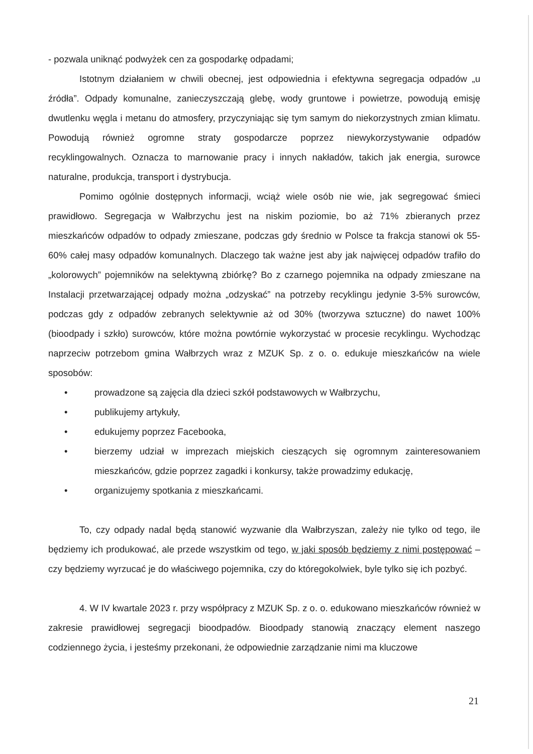- pozwala uniknąć podwyżek cen za gospodarkę odpadami;
Istotnym działaniem w chwili obecnej, jest odpowiednia i efektywna segregacja odpadów „u źródła”. Odpady komunalne, zanieczyszczają glebę, wody gruntowe i powietrze, powodują emisję dwutlenku węgla i metanu do atmosfery, przyczyniając się tym samym do niekorzystnych zmian klimatu. Powodują również ogromne straty gospodarcze poprzez niewykorzystywanie odpadów recyklingowalnych. Oznacza to marnowanie pracy i innych nakładów, takich jak energia, surowce naturalne, produkcja, transport i dystrybucja.
Pomimo ogólnie dostępnych informacji, wciąż wiele osób nie wie, jak segregować śmieci prawidłowo. Segregacja w Wałbrzychu jest na niskim poziomie, bo aż 71% zbieranych przez mieszkańców odpadów to odpady zmieszane, podczas gdy średnio w Polsce ta frakcja stanowi ok 55-60% całej masy odpadów komunalnych. Dlaczego tak ważne jest aby jak najwięcej odpadów trafiło do „kolorowych” pojemników na selektywną zbiórkę? Bo z czarnego pojemnika na odpady zmieszane na Instalacji przetwarzającej odpady można „odzyskać” na potrzeby recyklingu jedynie 3-5% surowców, podczas gdy z odpadów zebranych selektywnie aż od 30% (tworzywa sztuczne) do nawet 100% (bioodpady i szkło) surowców, które można powtórnie wykorzystać w procesie recyklingu. Wychodząc naprzeciw potrzebom gmina Wałbrzych wraz z MZUK Sp. z o. o. edukuje mieszkańców na wiele sposobów:
• prowadzone są zajęcia dla dzieci szkół podstawowych w Wałbrzychu,
• publikujemy artykuły,
• edukujemy poprzez Facebooka,
• bierzemy udział w imprezach miejskich cieszących się ogromnym zainteresowaniem mieszkańców, gdzie poprzez zagadki i konkursy, także prowadzimy edukację,
• organizujemy spotkania z mieszkańcami.
To, czy odpady nadal będą stanowić wyzwanie dla Wałbrzyszan, zależy nie tylko od tego, ile będziemy ich produkować, ale przede wszystkim od tego, w jaki sposób będziemy z nimi postępować – czy będziemy wyrzucać je do właściwego pojemnika, czy do któregokolwiek, byle tylko się ich pozbyć.
4. W IV kwartale 2023 r. przy współpracy z MZUK Sp. z o. o. edukowano mieszkańców również w zakresie prawidłowej segregacji bioodpadów. Bioodpady stanowią znaczący element naszego codziennego życia, i jesteśmy przekonani, że odpowiednie zarządzanie nimi ma kluczowe
21